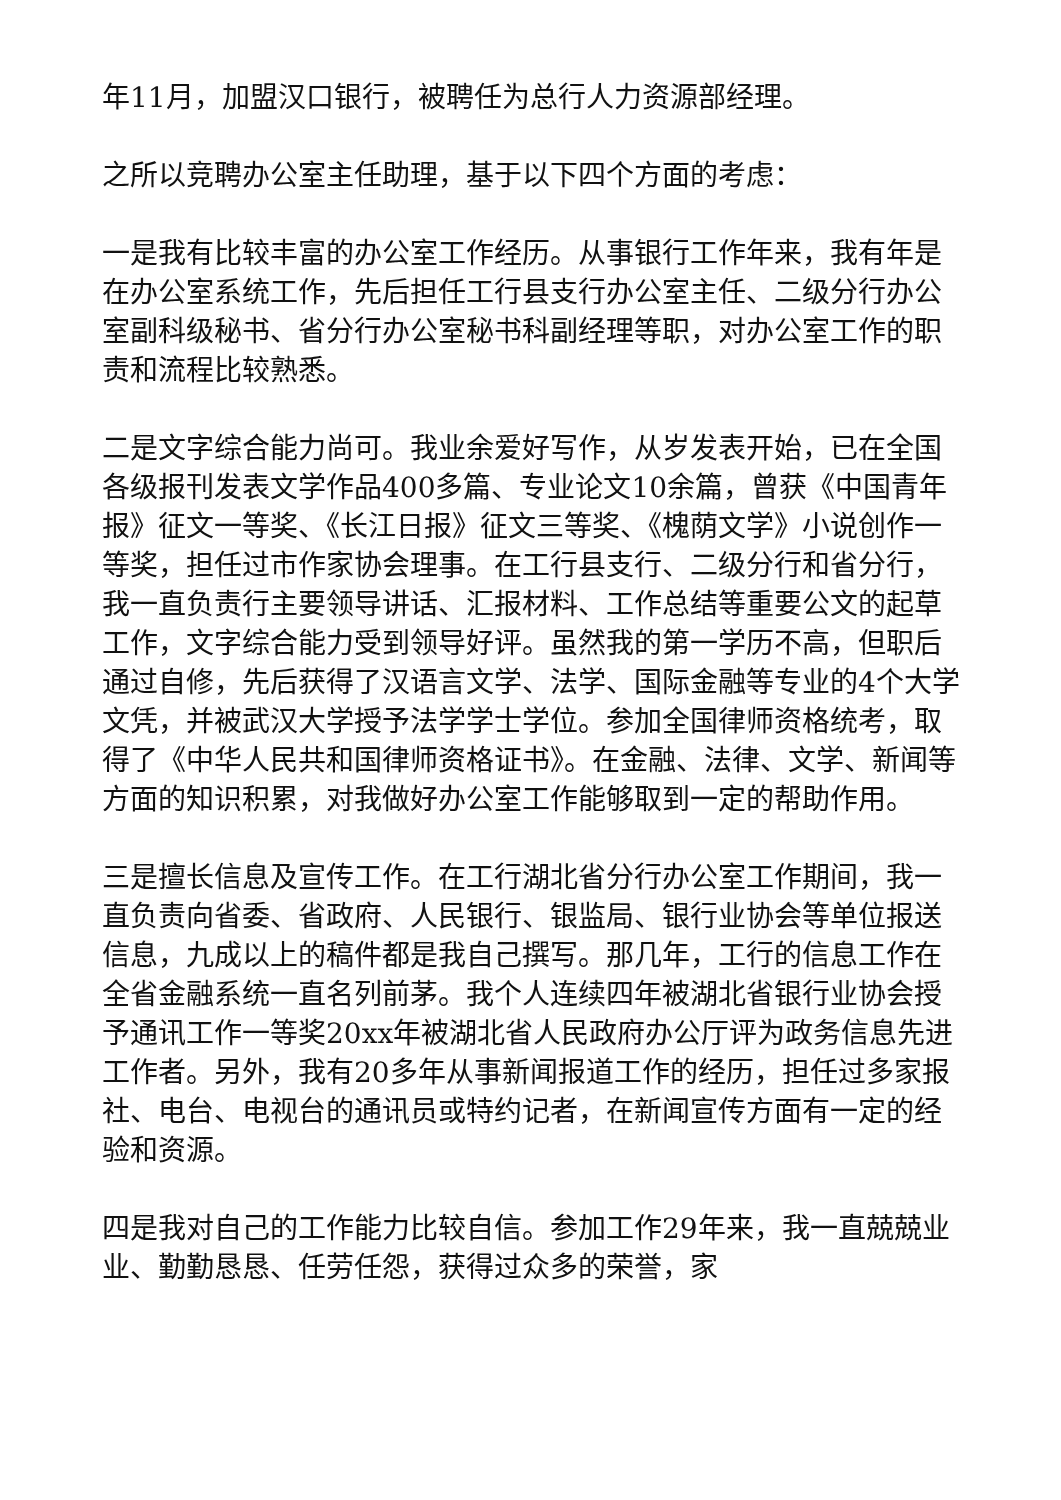年11月，加盟汉口银行，被聘任为总行人力资源部经理。
之所以竞聘办公室主任助理，基于以下四个方面的考虑：
一是我有比较丰富的办公室工作经历。从事银行工作年来，我有年是在办公室系统工作，先后担任工行县支行办公室主任、二级分行办公室副科级秘书、省分行办公室秘书科副经理等职，对办公室工作的职责和流程比较熟悉。
二是文字综合能力尚可。我业余爱好写作，从岁发表开始，已在全国各级报刊发表文学作品400多篇、专业论文10余篇，曾获《中国青年报》征文一等奖、《长江日报》征文三等奖、《槐荫文学》小说创作一等奖，担任过市作家协会理事。在工行县支行、二级分行和省分行，我一直负责行主要领导讲话、汇报材料、工作总结等重要公文的起草工作，文字综合能力受到领导好评。虽然我的第一学历不高，但职后通过自修，先后获得了汉语言文学、法学、国际金融等专业的4个大学文凭，并被武汉大学授予法学学士学位。参加全国律师资格统考，取得了《中华人民共和国律师资格证书》。在金融、法律、文学、新闻等方面的知识积累，对我做好办公室工作能够取到一定的帮助作用。
三是擅长信息及宣传工作。在工行湖北省分行办公室工作期间，我一直负责向省委、省政府、人民银行、银监局、银行业协会等单位报送信息，九成以上的稿件都是我自己撰写。那几年，工行的信息工作在全省金融系统一直名列前茅。我个人连续四年被湖北省银行业协会授予通讯工作一等奖20xx年被湖北省人民政府办公厅评为政务信息先进工作者。另外，我有20多年从事新闻报道工作的经历，担任过多家报社、电台、电视台的通讯员或特约记者，在新闻宣传方面有一定的经验和资源。
四是我对自己的工作能力比较自信。参加工作29年来，我一直兢兢业业、勤勤恳恳、任劳任怨，获得过众多的荣誉，家